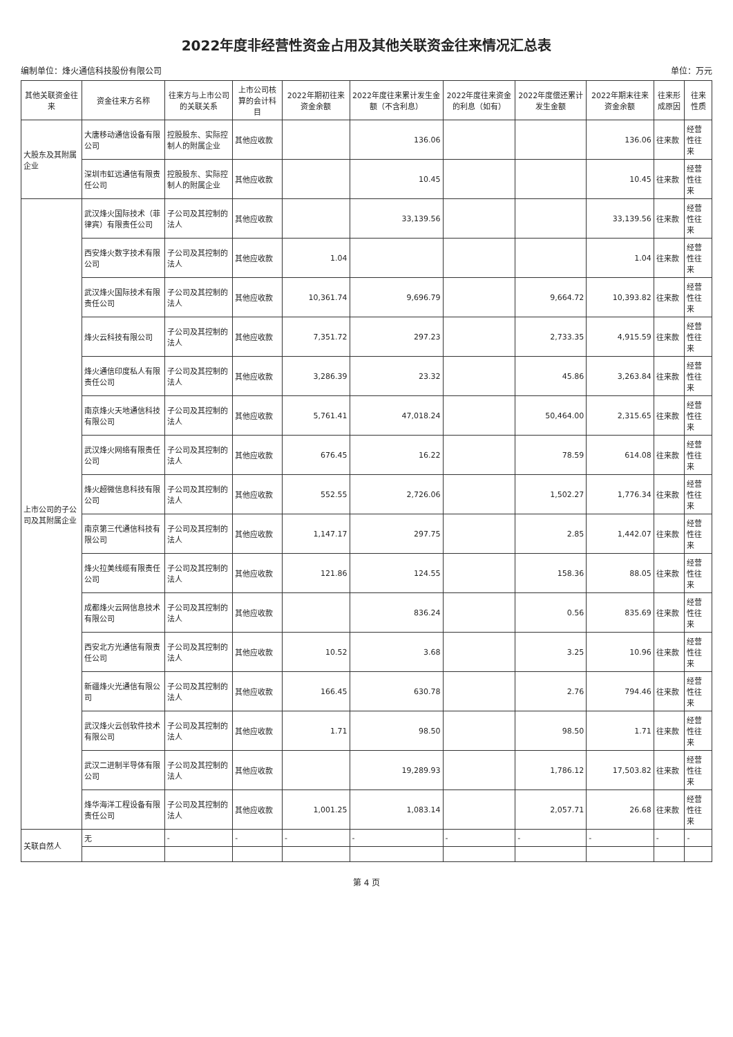2022年度非经营性资金占用及其他关联资金往来情况汇总表
编制单位：烽火通信科技股份有限公司 单位：万元
| 其他关联资金往来 | 资金往来方名称 | 往来方与上市公司的关联关系 | 上市公司核算的会计科目 | 2022年期初往来资金余额 | 2022年度往来累计发生金额（不含利息） | 2022年度往来资金的利息（如有） | 2022年度偿还累计发生金额 | 2022年期末往来资金余额 | 往来形成原因 | 往来性质 |
| --- | --- | --- | --- | --- | --- | --- | --- | --- | --- | --- |
| 大股东及其附属企业 | 大唐移动通信设备有限公司 | 控股股东、实际控制人的附属企业 | 其他应收款 | | 136.06 | | | 136.06 | 往来款 | 经营性往来 |
| | 深圳市虹远通信有限责任公司 | 控股股东、实际控制人的附属企业 | 其他应收款 | | 10.45 | | | 10.45 | 往来款 | 经营性往来 |
| 上市公司的子公司及其附属企业 | 武汉烽火国际技术（菲律宾）有限责任公司 | 子公司及其控制的法人 | 其他应收款 | | 33,139.56 | | | 33,139.56 | 往来款 | 经营性往来 |
| | 西安烽火数字技术有限公司 | 子公司及其控制的法人 | 其他应收款 | 1.04 | | | | 1.04 | 往来款 | 经营性往来 |
| | 武汉烽火国际技术有限责任公司 | 子公司及其控制的法人 | 其他应收款 | 10,361.74 | 9,696.79 | | 9,664.72 | 10,393.82 | 往来款 | 经营性往来 |
| | 烽火云科技有限公司 | 子公司及其控制的法人 | 其他应收款 | 7,351.72 | 297.23 | | 2,733.35 | 4,915.59 | 往来款 | 经营性往来 |
| | 烽火通信印度私人有限责任公司 | 子公司及其控制的法人 | 其他应收款 | 3,286.39 | 23.32 | | 45.86 | 3,263.84 | 往来款 | 经营性往来 |
| | 南京烽火天地通信科技有限公司 | 子公司及其控制的法人 | 其他应收款 | 5,761.41 | 47,018.24 | | 50,464.00 | 2,315.65 | 往来款 | 经营性往来 |
| | 武汉烽火网络有限责任公司 | 子公司及其控制的法人 | 其他应收款 | 676.45 | 16.22 | | 78.59 | 614.08 | 往来款 | 经营性往来 |
| | 烽火超微信息科技有限公司 | 子公司及其控制的法人 | 其他应收款 | 552.55 | 2,726.06 | | 1,502.27 | 1,776.34 | 往来款 | 经营性往来 |
| | 南京第三代通信科技有限公司 | 子公司及其控制的法人 | 其他应收款 | 1,147.17 | 297.75 | | 2.85 | 1,442.07 | 往来款 | 经营性往来 |
| | 烽火拉美线缆有限责任公司 | 子公司及其控制的法人 | 其他应收款 | 121.86 | 124.55 | | 158.36 | 88.05 | 往来款 | 经营性往来 |
| | 成都烽火云网信息技术有限公司 | 子公司及其控制的法人 | 其他应收款 | | 836.24 | | 0.56 | 835.69 | 往来款 | 经营性往来 |
| | 西安北方光通信有限责任公司 | 子公司及其控制的法人 | 其他应收款 | 10.52 | 3.68 | | 3.25 | 10.96 | 往来款 | 经营性往来 |
| | 新疆烽火光通信有限公司 | 子公司及其控制的法人 | 其他应收款 | 166.45 | 630.78 | | 2.76 | 794.46 | 往来款 | 经营性往来 |
| | 武汉烽火云创软件技术有限公司 | 子公司及其控制的法人 | 其他应收款 | 1.71 | 98.50 | | 98.50 | 1.71 | 往来款 | 经营性往来 |
| | 武汉二进制半导体有限公司 | 子公司及其控制的法人 | 其他应收款 | | 19,289.93 | | 1,786.12 | 17,503.82 | 往来款 | 经营性往来 |
| | 烽华海洋工程设备有限责任公司 | 子公司及其控制的法人 | 其他应收款 | 1,001.25 | 1,083.14 | | 2,057.71 | 26.68 | 往来款 | 经营性往来 |
| 关联自然人 | 无 | - | - | - | - | - | - | - | - | - |
第 4 页